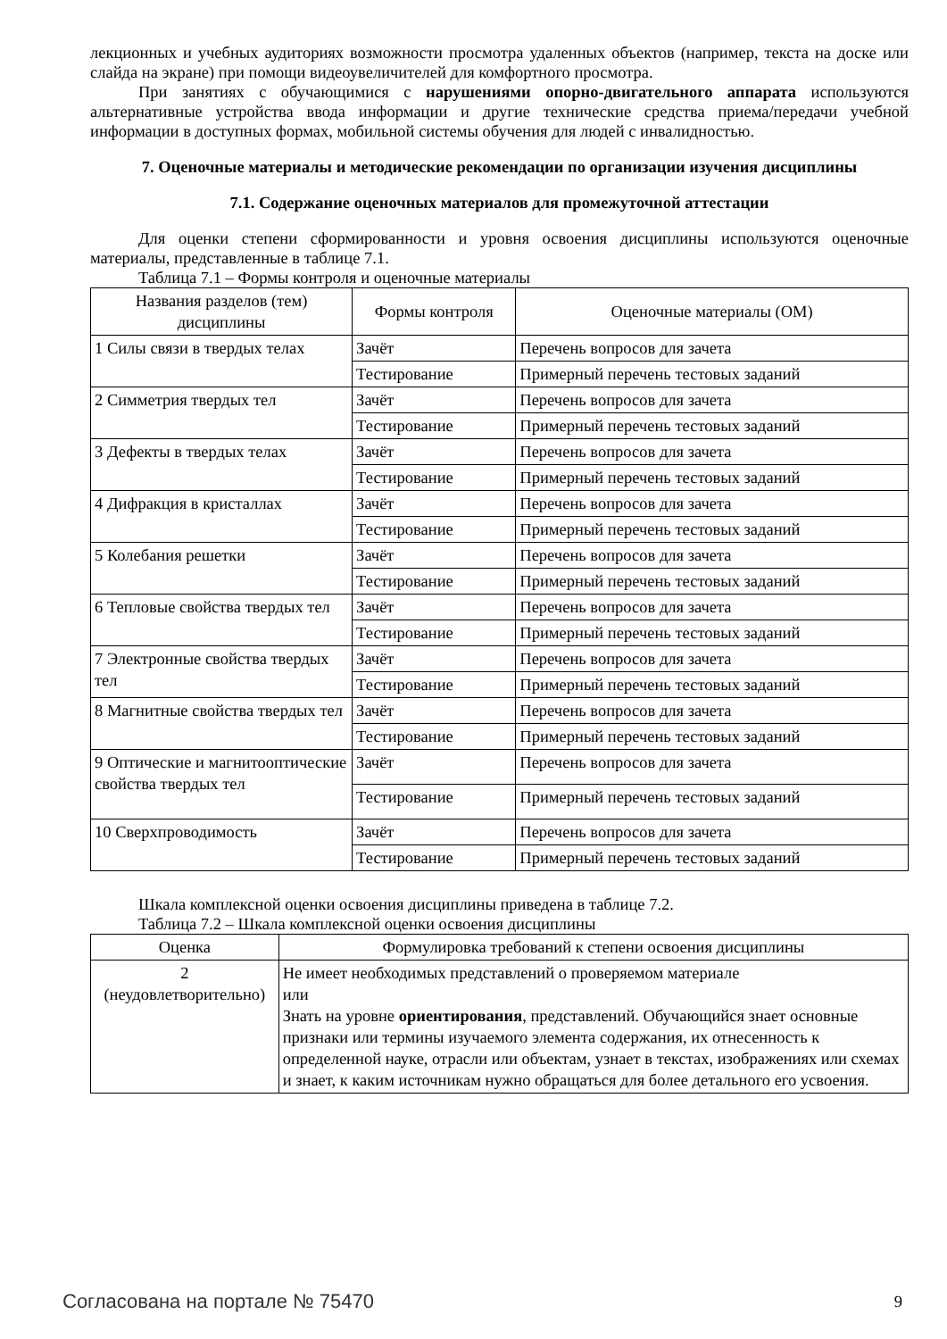лекционных и учебных аудиториях возможности просмотра удаленных объектов (например, текста на доске или слайда на экране) при помощи видеоувеличителей для комфортного просмотра.
При занятиях с обучающимися с нарушениями опорно-двигательного аппарата используются альтернативные устройства ввода информации и другие технические средства приема/передачи учебной информации в доступных формах, мобильной системы обучения для людей с инвалидностью.
7. Оценочные материалы и методические рекомендации по организации изучения дисциплины
7.1. Содержание оценочных материалов для промежуточной аттестации
Для оценки степени сформированности и уровня освоения дисциплины используются оценочные материалы, представленные в таблице 7.1.
Таблица 7.1 – Формы контроля и оценочные материалы
| Названия разделов (тем) дисциплины | Формы контроля | Оценочные материалы (ОМ) |
| --- | --- | --- |
| 1 Силы связи в твердых телах | Зачёт | Перечень вопросов для зачета |
| | Тестирование | Примерный перечень тестовых заданий |
| 2 Симметрия твердых тел | Зачёт | Перечень вопросов для зачета |
| | Тестирование | Примерный перечень тестовых заданий |
| 3 Дефекты в твердых телах | Зачёт | Перечень вопросов для зачета |
| | Тестирование | Примерный перечень тестовых заданий |
| 4 Дифракция в кристаллах | Зачёт | Перечень вопросов для зачета |
| | Тестирование | Примерный перечень тестовых заданий |
| 5 Колебания решетки | Зачёт | Перечень вопросов для зачета |
| | Тестирование | Примерный перечень тестовых заданий |
| 6 Тепловые свойства твердых тел | Зачёт | Перечень вопросов для зачета |
| | Тестирование | Примерный перечень тестовых заданий |
| 7 Электронные свойства твердых тел | Зачёт | Перечень вопросов для зачета |
| | Тестирование | Примерный перечень тестовых заданий |
| 8 Магнитные свойства твердых тел | Зачёт | Перечень вопросов для зачета |
| | Тестирование | Примерный перечень тестовых заданий |
| 9 Оптические и магнитооптические свойства твердых тел | Зачёт | Перечень вопросов для зачета |
| | Тестирование | Примерный перечень тестовых заданий |
| 10 Сверхпроводимость | Зачёт | Перечень вопросов для зачета |
| | Тестирование | Примерный перечень тестовых заданий |
Шкала комплексной оценки освоения дисциплины приведена в таблице 7.2.
Таблица 7.2 – Шкала комплексной оценки освоения дисциплины
| Оценка | Формулировка требований к степени освоения дисциплины |
| --- | --- |
| 2 (неудовлетворительно) | Не имеет необходимых представлений о проверяемом материале или Знать на уровне ориентирования , представлений. Обучающийся знает основные признаки или термины изучаемого элемента содержания, их отнесенность к определенной науке, отрасли или объектам, узнает в текстах, изображениях или схемах и знает, к каким источникам нужно обращаться для более детального его усвоения. |
Согласована на портале № 75470 9